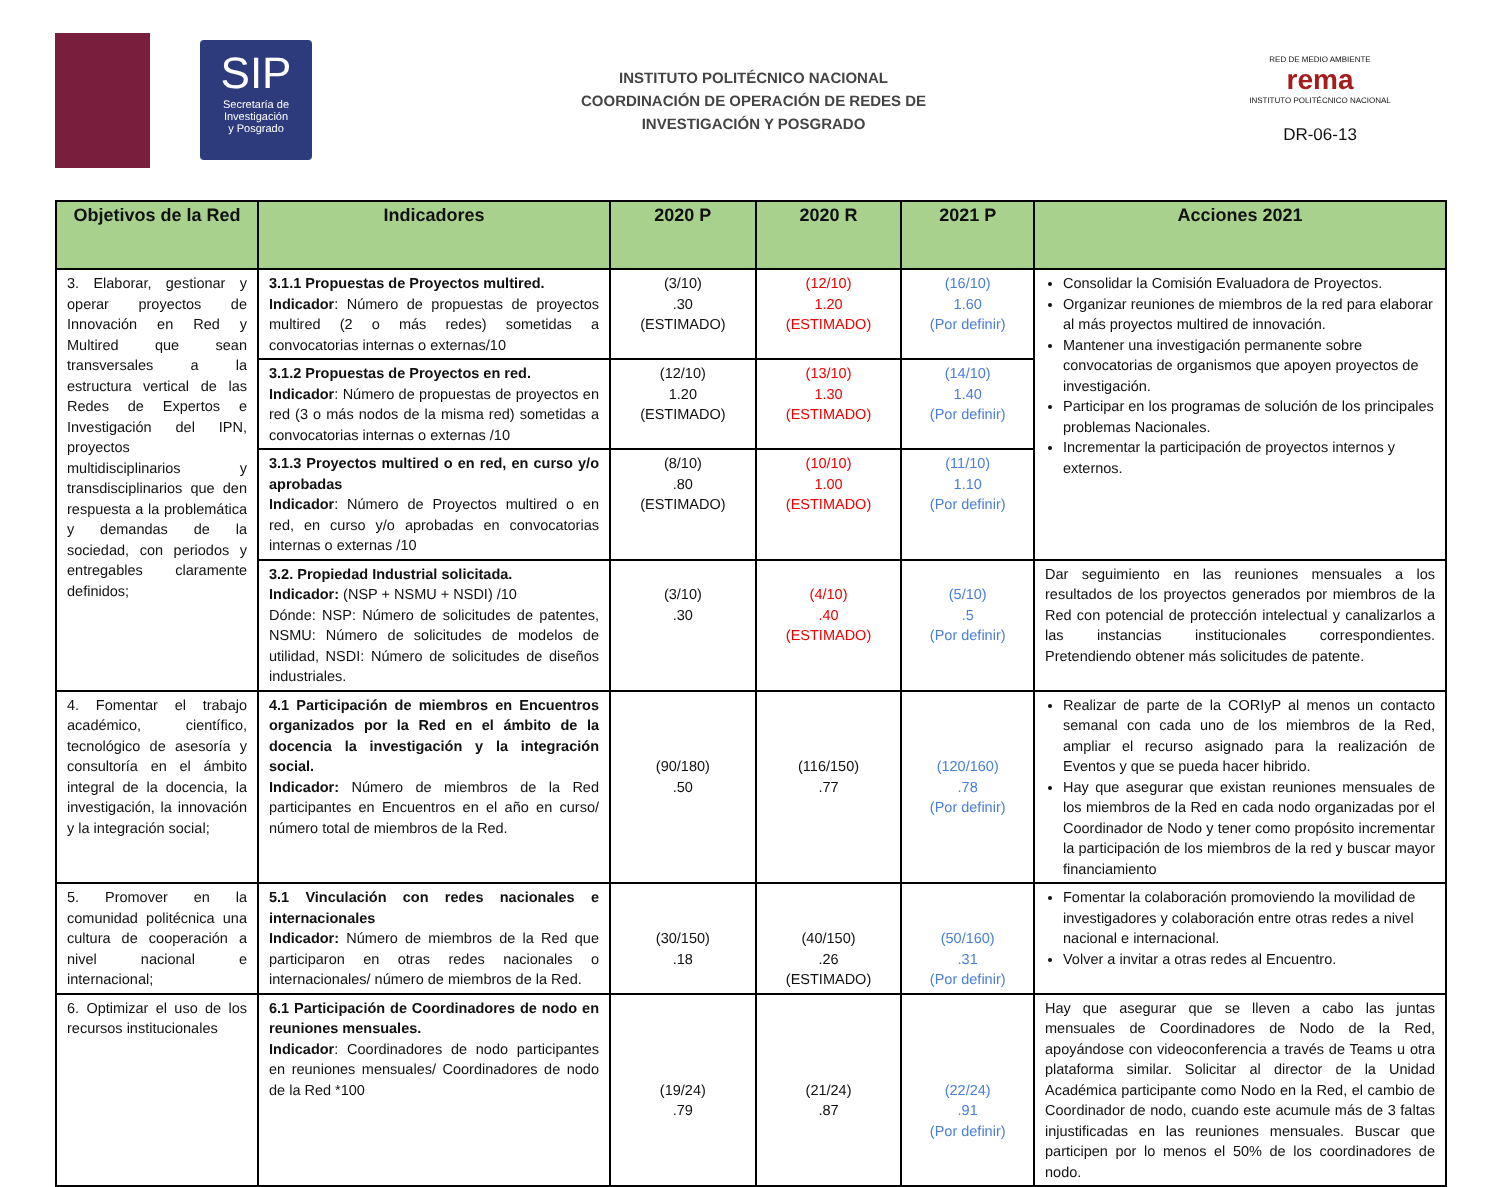SIP
Secretaría de
Investigación
y Posgrado
INSTITUTO POLITÉCNICO NACIONAL
COORDINACIÓN DE OPERACIÓN DE REDES DE
INVESTIGACIÓN Y POSGRADO
RED DE MEDIO AMBIENTE
rema
INSTITUTO POLITÉCNICO NACIONAL
DR-06-13
| Objetivos de la Red | Indicadores | 2020 P | 2020 R | 2021 P | Acciones 2021 |
| --- | --- | --- | --- | --- | --- |
| 3. Elaborar, gestionar y operar proyectos de Innovación en Red y Multired que sean transversales a la estructura vertical de las Redes de Expertos e Investigación del IPN, proyectos multidisciplinarios y transdisciplinarios que den respuesta a la problemática y demandas de la sociedad, con periodos y entregables claramente definidos; | 3.1.1 Propuestas de Proyectos multired. Indicador : Número de propuestas de proyectos multired (2 o más redes) sometidas a convocatorias internas o externas/10 | (3/10) .30 (ESTIMADO) | (12/10) 1.20 (ESTIMADO) | (16/10) 1.60 (Por definir) | Consolidar la Comisión Evaluadora de Proyectos. Organizar reuniones de miembros de la red para elaborar al más proyectos multired de innovación. Mantener una investigación permanente sobre convocatorias de organismos que apoyen proyectos de investigación. Participar en los programas de solución de los principales problemas Nacionales. Incrementar la participación de proyectos internos y externos. |
| | 3.1.2 Propuestas de Proyectos en red. Indicador : Número de propuestas de proyectos en red (3 o más nodos de la misma red) sometidas a convocatorias internas o externas /10 | (12/10) 1.20 (ESTIMADO) | (13/10) 1.30 (ESTIMADO) | (14/10) 1.40 (Por definir) | |
| | 3.1.3 Proyectos multired o en red, en curso y/o aprobadas Indicador : Número de Proyectos multired o en red, en curso y/o aprobadas en convocatorias internas o externas /10 | (8/10) .80 (ESTIMADO) | (10/10) 1.00 (ESTIMADO) | (11/10) 1.10 (Por definir) | |
| | 3.2. Propiedad Industrial solicitada. Indicador: (NSP + NSMU + NSDI) /10 Dónde: NSP: Número de solicitudes de patentes, NSMU: Número de solicitudes de modelos de utilidad, NSDI: Número de solicitudes de diseños industriales. | (3/10) .30 | (4/10) .40 (ESTIMADO) | (5/10) .5 (Por definir) | Dar seguimiento en las reuniones mensuales a los resultados de los proyectos generados por miembros de la Red con potencial de protección intelectual y canalizarlos a las instancias institucionales correspondientes. Pretendiendo obtener más solicitudes de patente. |
| 4. Fomentar el trabajo académico, científico, tecnológico de asesoría y consultoría en el ámbito integral de la docencia, la investigación, la innovación y la integración social; | 4.1 Participación de miembros en Encuentros organizados por la Red en el ámbito de la docencia la investigación y la integración social. Indicador: Número de miembros de la Red participantes en Encuentros en el año en curso/ número total de miembros de la Red. | (90/180) .50 | (116/150) .77 | (120/160) .78 (Por definir) | Realizar de parte de la CORIyP al menos un contacto semanal con cada uno de los miembros de la Red, ampliar el recurso asignado para la realización de Eventos y que se pueda hacer hibrido. Hay que asegurar que existan reuniones mensuales de los miembros de la Red en cada nodo organizadas por el Coordinador de Nodo y tener como propósito incrementar la participación de los miembros de la red y buscar mayor financiamiento |
| 5. Promover en la comunidad politécnica una cultura de cooperación a nivel nacional e internacional; | 5.1 Vinculación con redes nacionales e internacionales Indicador: Número de miembros de la Red que participaron en otras redes nacionales o internacionales/ número de miembros de la Red. | (30/150) .18 | (40/150) .26 (ESTIMADO) | (50/160) .31 (Por definir) | Fomentar la colaboración promoviendo la movilidad de investigadores y colaboración entre otras redes a nivel nacional e internacional. Volver a invitar a otras redes al Encuentro. |
| 6. Optimizar el uso de los recursos institucionales | 6.1 Participación de Coordinadores de nodo en reuniones mensuales. Indicador : Coordinadores de nodo participantes en reuniones mensuales/ Coordinadores de nodo de la Red *100 | (19/24) .79 | (21/24) .87 | (22/24) .91 (Por definir) | Hay que asegurar que se lleven a cabo las juntas mensuales de Coordinadores de Nodo de la Red, apoyándose con videoconferencia a través de Teams u otra plataforma similar. Solicitar al director de la Unidad Académica participante como Nodo en la Red, el cambio de Coordinador de nodo, cuando este acumule más de 3 faltas injustificadas en las reuniones mensuales. Buscar que participen por lo menos el 50% de los coordinadores de nodo. |